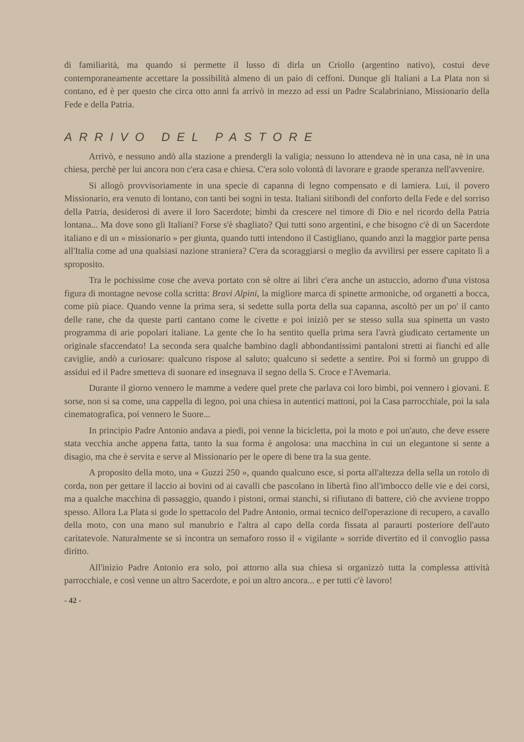di familiarità, ma quando si permette il lusso di dirla un Criollo (argentino nativo), costui deve contemporaneamente accettare la possibilità almeno di un paio di ceffoni. Dunque gli Italiani a La Plata non si contano, ed è per questo che circa otto anni fa arrivò in mezzo ad essi un Padre Scalabriniano, Missionario della Fede e della Patria.
ARRIVO DEL PASTORE
Arrivò, e nessuno andò alla stazione a prendergli la valigia; nessuno lo attendeva nè in una casa, nè in una chiesa, perchè per lui ancora non c'era casa e chiesa. C'era solo volontà di lavorare e grande speranza nell'avvenire.
Si allogò provvisoriamente in una specie di capanna di legno compensato e di lamiera. Lui, il povero Missionario, era venuto di lontano, con tanti bei sogni in testa. Italiani sitibondi del conforto della Fede e del sorriso della Patria, desiderosi di avere il loro Sacerdote; bimbi da crescere nel timore di Dio e nel ricordo della Patria lontana... Ma dove sono gli Italiani? Forse s'è sbagliato? Qui tutti sono argentini, e che bisogno c'è di un Sacerdote italiano e di un « missionario » per giunta, quando tutti intendono il Castigliano, quando anzi la maggior parte pensa all'Italia come ad una qualsiasi nazione straniera? C'era da scoraggiarsi o meglio da avvilirsi per essere capitato lì a sproposito.
Tra le pochissime cose che aveva portato con sè oltre ai libri c'era anche un astuccio, adorno d'una vistosa figura di montagne nevose colla scritta: Bravi Alpini, la migliore marca di spinette armoniche, od organetti a bocca, come più piace. Quando venne la prima sera, si sedette sulla porta della sua capanna, ascoltò per un po' il canto delle rane, che da queste parti cantano come le civette e poi iniziò per se stesso sulla sua spinetta un vasto programma di arie popolari italiane. La gente che lo ha sentito quella prima sera l'avrà giudicato certamente un originale sfaccendato! La seconda sera qualche bambino dagli abbondantissimi pantaloni stretti ai fianchi ed alle caviglie, andò a curiosare: qualcuno rispose al saluto; qualcuno si sedette a sentire. Poi si formò un gruppo di assidui ed il Padre smetteva di suonare ed insegnava il segno della S. Croce e l'Avemaria.
Durante il giorno vennero le mamme a vedere quel prete che parlava coi loro bimbi, poi vennero i giovani. E sorse, non si sa come, una cappella di legno, poi una chiesa in autentici mattoni, poi la Casa parrocchiale, poi la sala cinematografica, poi vennero le Suore...
In principio Padre Antonio andava a piedi, poi venne la bicicletta, poi la moto e poi un'auto, che deve essere stata vecchia anche appena fatta, tanto la sua forma è angolosa: una macchina in cui un elegantone si sente a disagio, ma che è servita e serve al Missionario per le opere di bene tra la sua gente.
A proposito della moto, una « Guzzi 250 », quando qualcuno esce, si porta all'altezza della sella un rotolo di corda, non per gettare il laccio ai bovini od ai cavalli che pascolano in libertà fino all'imbocco delle vie e dei corsi, ma a qualche macchina di passaggio, quando i pistoni, ormai stanchi, si rifiutano di battere, ciò che avviene troppo spesso. Allora La Plata si gode lo spettacolo del Padre Antonio, ormai tecnico dell'operazione di recupero, a cavallo della moto, con una mano sul manubrio e l'altra al capo della corda fissata al paraurti posteriore dell'auto caritatevole. Naturalmente se si incontra un semaforo rosso il « vigilante » sorride divertito ed il convoglio passa diritto.
All'inizio Padre Antonio era solo, poi attorno alla sua chiesa si organizzò tutta la complessa attività parrocchiale, e così venne un altro Sacerdote, e poi un altro ancora... e per tutti c'è lavoro!
- 42 -